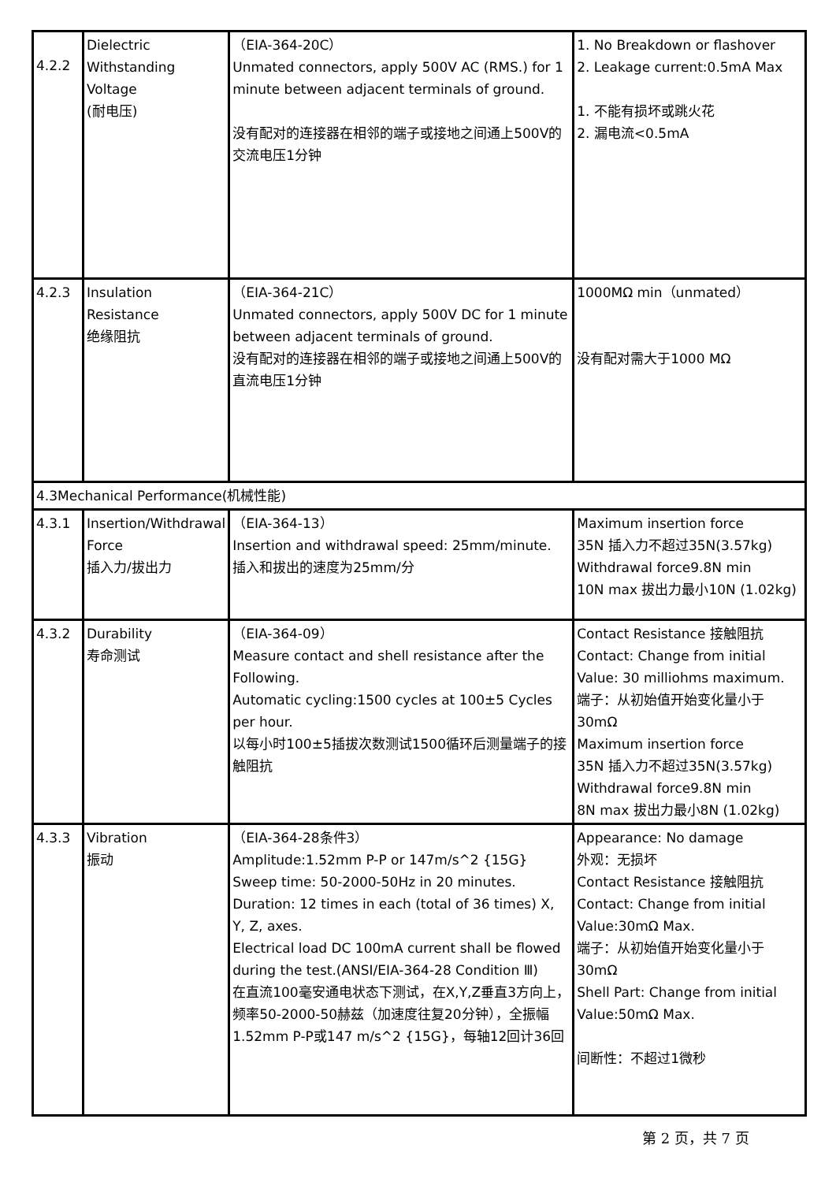| 4.2.2 | Dielectric Withstanding Voltage (耐电压) | （EIA-364-20C） Unmated connectors, apply 500V AC (RMS.) for 1 minute between adjacent terminals of ground. 没有配对的连接器在相邻的端子或接地之间通上500V的交流电压1分钟 | 1. No Breakdown or flashover 2. Leakage current:0.5mA Max 1. 不能有损坏或跳火花 2. 漏电流<0.5mA |
| 4.2.3 | Insulation Resistance 绝缘阻抗 | （EIA-364-21C） Unmated connectors, apply 500V DC for 1 minute between adjacent terminals of ground. 没有配对的连接器在相邻的端子或接地之间通上500V的直流电压1分钟 | 1000MΩ min（unmated） 没有配对需大于1000 MΩ |
| 4.3Mechanical Performance(机械性能) | | | |
| 4.3.1 | Insertion/Withdrawal Force 插入力/拔出力 | （EIA-364-13） Insertion and withdrawal speed: 25mm/minute. 插入和拔出的速度为25mm/分 | Maximum insertion force 35N 插入力不超过35N(3.57kg) Withdrawal force9.8N min 10N max 拔出力最小10N (1.02kg) |
| 4.3.2 | Durability 寿命测试 | （EIA-364-09） Measure contact and shell resistance after the Following. Automatic cycling:1500 cycles at 100±5 Cycles per hour. 以每小时100±5插拔次数测试1500循环后测量端子的接触阻抗 | Contact Resistance 接触阻抗 Contact: Change from initial Value: 30 milliohms maximum. 端子：从初始值开始变化量小于30mΩ Maximum insertion force 35N 插入力不超过35N(3.57kg) Withdrawal force9.8N min 8N max 拔出力最小8N (1.02kg) |
| 4.3.3 | Vibration 振动 | （EIA-364-28条件3） Amplitude:1.52mm P-P or 147m/s^2 {15G} Sweep time: 50-2000-50Hz in 20 minutes. Duration: 12 times in each (total of 36 times) X, Y, Z, axes. Electrical load DC 100mA current shall be flowed during the test.(ANSI/EIA-364-28 Condition Ⅲ) 在直流100毫安通电状态下测试，在X,Y,Z垂直3方向上，频率50-2000-50赫兹（加速度往复20分钟），全振幅1.52mm P-P或147 m/s^2 {15G}，每轴12回计36回 | Appearance: No damage 外观：无损坏 Contact Resistance 接触阻抗 Contact: Change from initial Value:30mΩ Max. 端子：从初始值开始变化量小于30mΩ Shell Part: Change from initial Value:50mΩ Max. 间断性：不超过1微秒 |
第 2 页，共 7 页